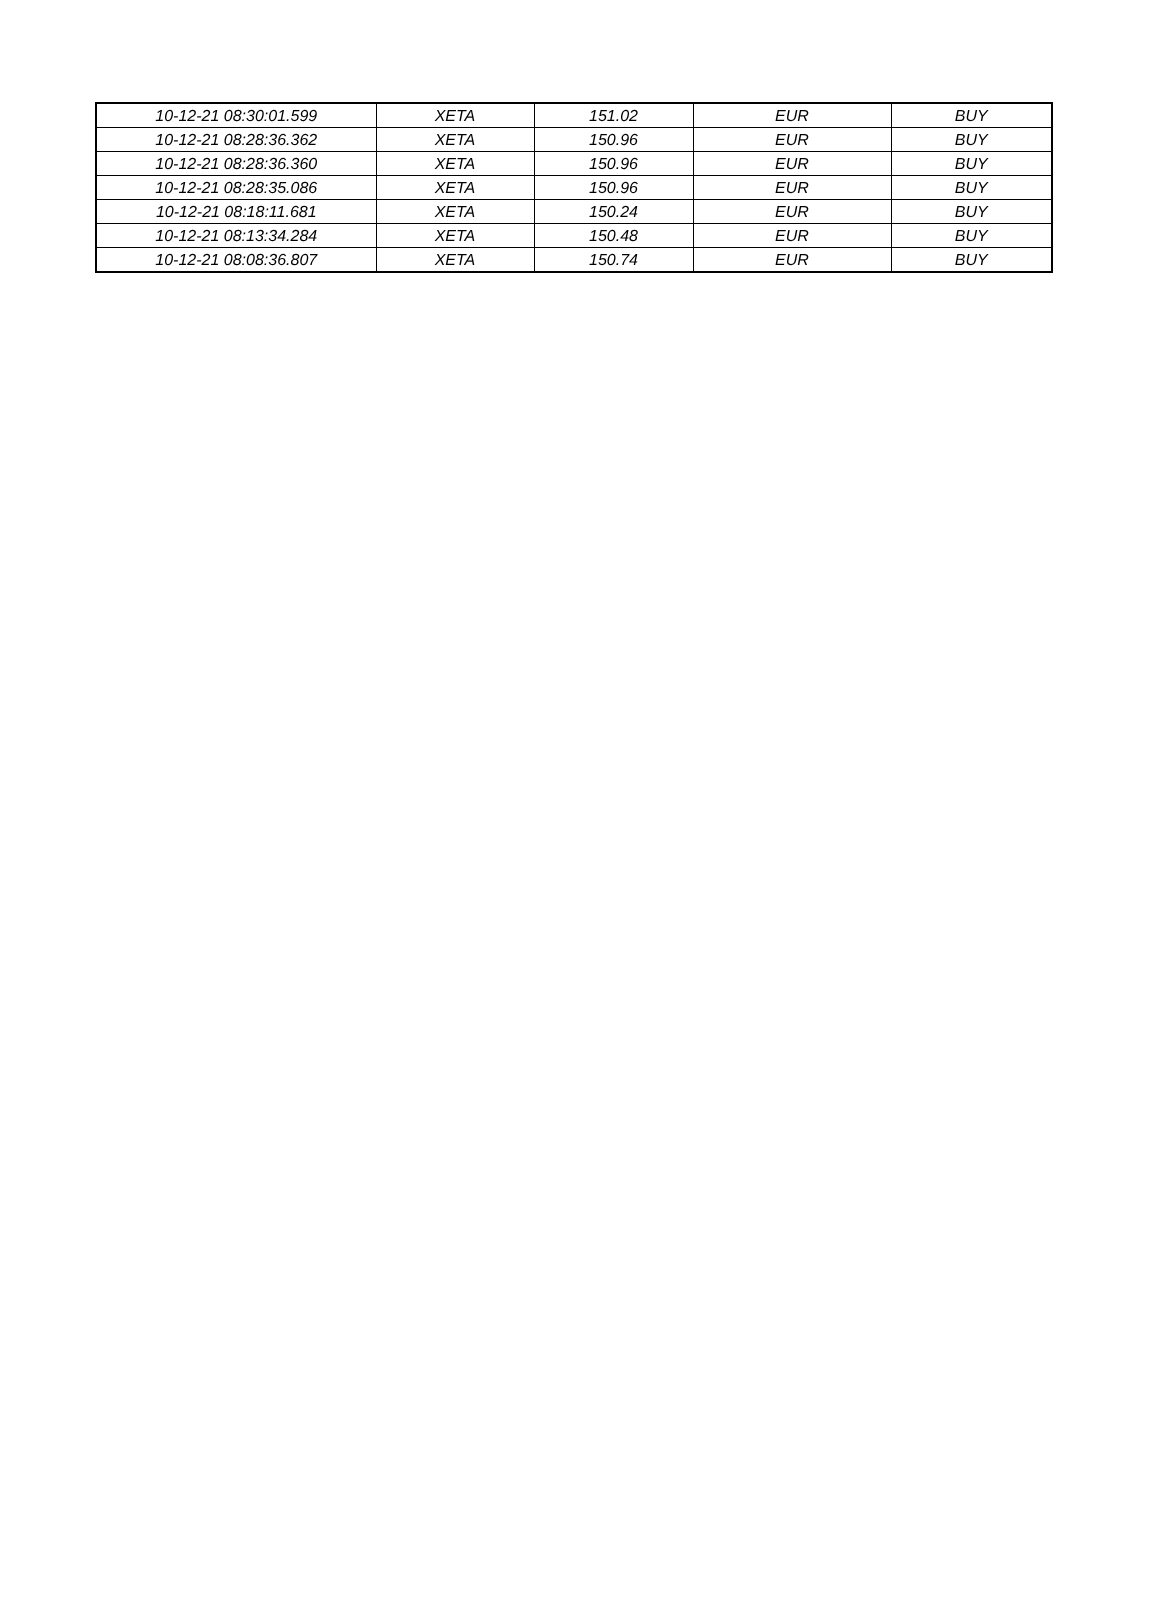| 10-12-21 08:30:01.599 | XETA | 151.02 | EUR | BUY |
| 10-12-21 08:28:36.362 | XETA | 150.96 | EUR | BUY |
| 10-12-21 08:28:36.360 | XETA | 150.96 | EUR | BUY |
| 10-12-21 08:28:35.086 | XETA | 150.96 | EUR | BUY |
| 10-12-21 08:18:11.681 | XETA | 150.24 | EUR | BUY |
| 10-12-21 08:13:34.284 | XETA | 150.48 | EUR | BUY |
| 10-12-21 08:08:36.807 | XETA | 150.74 | EUR | BUY |